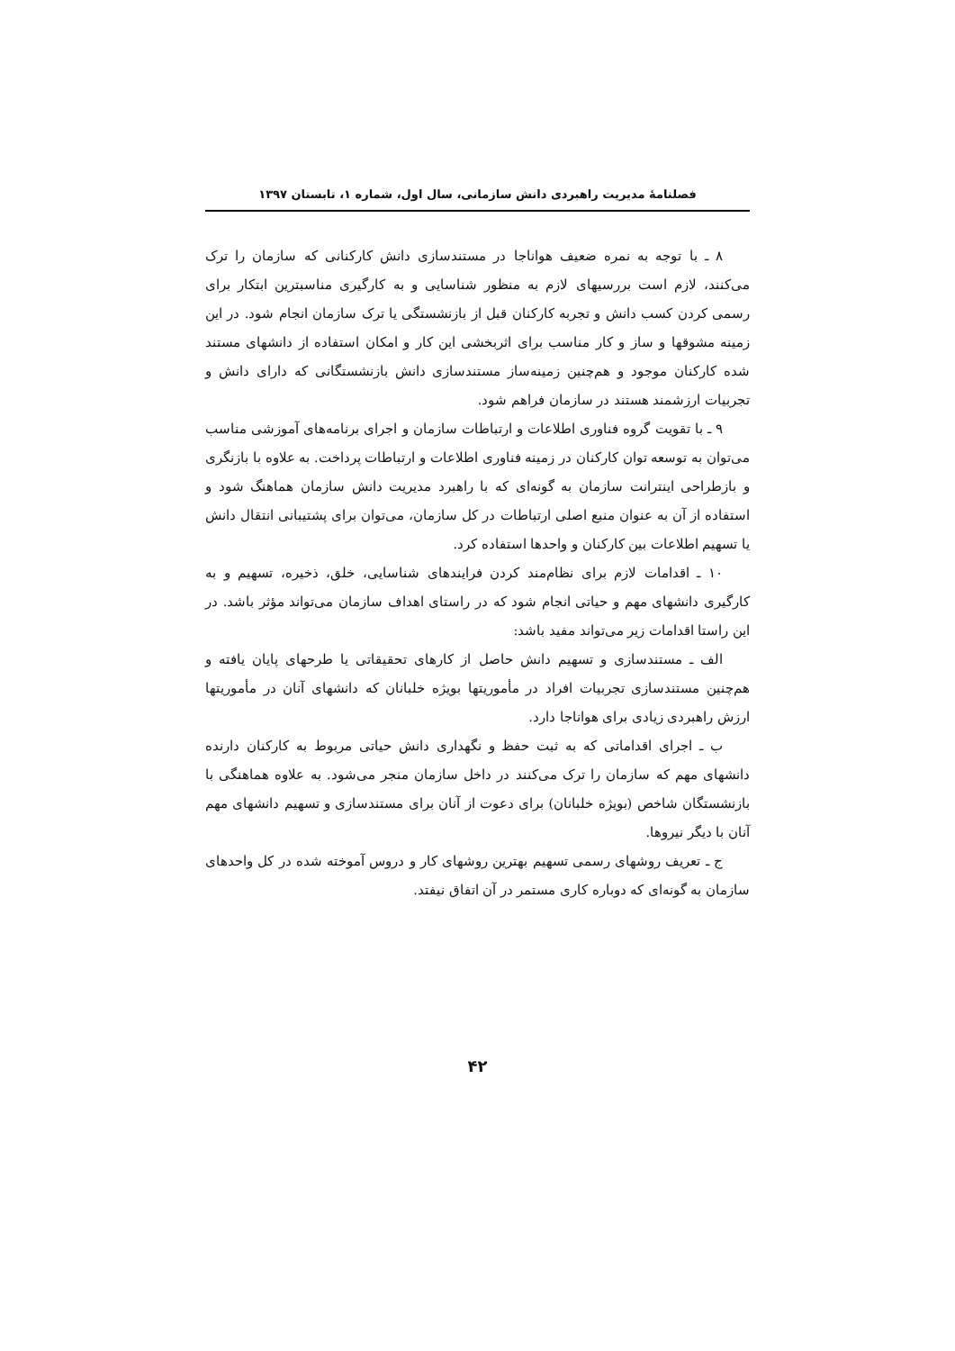فصلنامهٔ مدیریت راهبردی دانش سازمانی، سال اول، شماره ۱، تابستان ۱۳۹۷
۸ ـ با توجه به نمره ضعیف هواناجا در مستندسازی دانش کارکنانی که سازمان را ترک می‌کنند، لازم است بررسیهای لازم به منظور شناسایی و به کارگیری مناسبترین ابتکار برای رسمی کردن کسب دانش و تجربه کارکنان قبل از بازنشستگی یا ترک سازمان انجام شود. در این زمینه مشوقها و ساز و کار مناسب برای اثربخشی این کار و امکان استفاده از دانشهای مستند شده کارکنان موجود و هم‌چنین زمینه‌ساز مستندسازی دانش بازنشستگانی که دارای دانش و تجربیات ارزشمند هستند در سازمان فراهم شود.
۹ ـ با تقویت گروه فناوری اطلاعات و ارتباطات سازمان و اجرای برنامه‌های آموزشی مناسب می‌توان به توسعه توان کارکنان در زمینه فناوری اطلاعات و ارتباطات پرداخت. به علاوه با بازنگری و بازطراحی اینترانت سازمان به گونه‌ای که با راهبرد مدیریت دانش سازمان هماهنگ شود و استفاده از آن به عنوان منبع اصلی ارتباطات در کل سازمان، می‌توان برای پشتیبانی انتقال دانش یا تسهیم اطلاعات بین کارکنان و واحدها استفاده کرد.
۱۰ ـ اقدامات لازم برای نظام‌مند کردن فرایندهای شناسایی، خلق، ذخیره، تسهیم و به کارگیری دانشهای مهم و حیاتی انجام شود که در راستای اهداف سازمان می‌تواند مؤثر باشد. در این راستا اقدامات زیر می‌تواند مفید باشد:
الف ـ مستندسازی و تسهیم دانش حاصل از کارهای تحقیقاتی یا طرحهای پایان یافته و هم‌چنین مستندسازی تجربیات افراد در مأموریتها بویژه خلبانان که دانشهای آنان در مأموریتها ارزش راهبردی زیادی برای هواناجا دارد.
ب ـ اجرای اقداماتی که به ثبت حفظ و نگهداری دانش حیاتی مربوط به کارکنان دارنده دانشهای مهم که سازمان را ترک می‌کنند در داخل سازمان منجر می‌شود. به علاوه هماهنگی با بازنشستگان شاخص (بویژه خلبانان) برای دعوت از آنان برای مستندسازی و تسهیم دانشهای مهم آنان با دیگر نیروها.
ج ـ تعریف روشهای رسمی تسهیم بهترین روشهای کار و دروس آموخته شده در کل واحدهای سازمان به گونه‌ای که دوباره کاری مستمر در آن اتفاق نیفتد.
۴۲